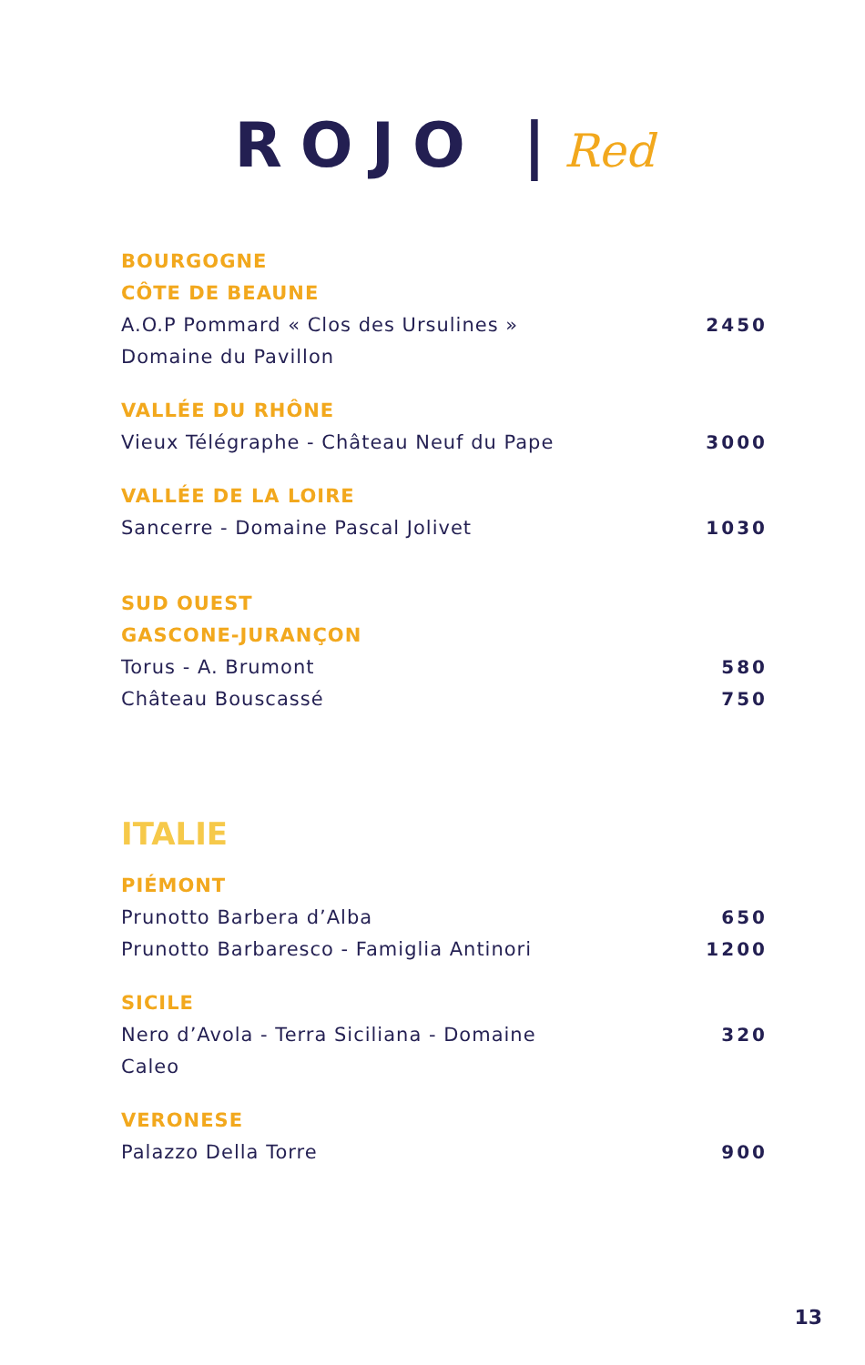ROJO |Red
BOURGOGNE
CÔTE DE BEAUNE
A.O.P Pommard « Clos des Ursulines » 2450
Domaine du Pavillon
VALLÉE DU RHÔNE
Vieux Télégraphe - Château Neuf du Pape 3000
VALLÉE DE LA LOIRE
Sancerre - Domaine Pascal Jolivet 1030
SUD OUEST
GASCONE-JURANÇON
Torus - A. Brumont 580
Château Bouscassé 750
ITALIE
PIÉMONT
Prunotto Barbera d’Alba 650
Prunotto Barbaresco - Famiglia Antinori 1200
SICILE
Nero d’Avola - Terra Siciliana - Domaine
Caleo 320
VERONESE
Palazzo Della Torre 900
13